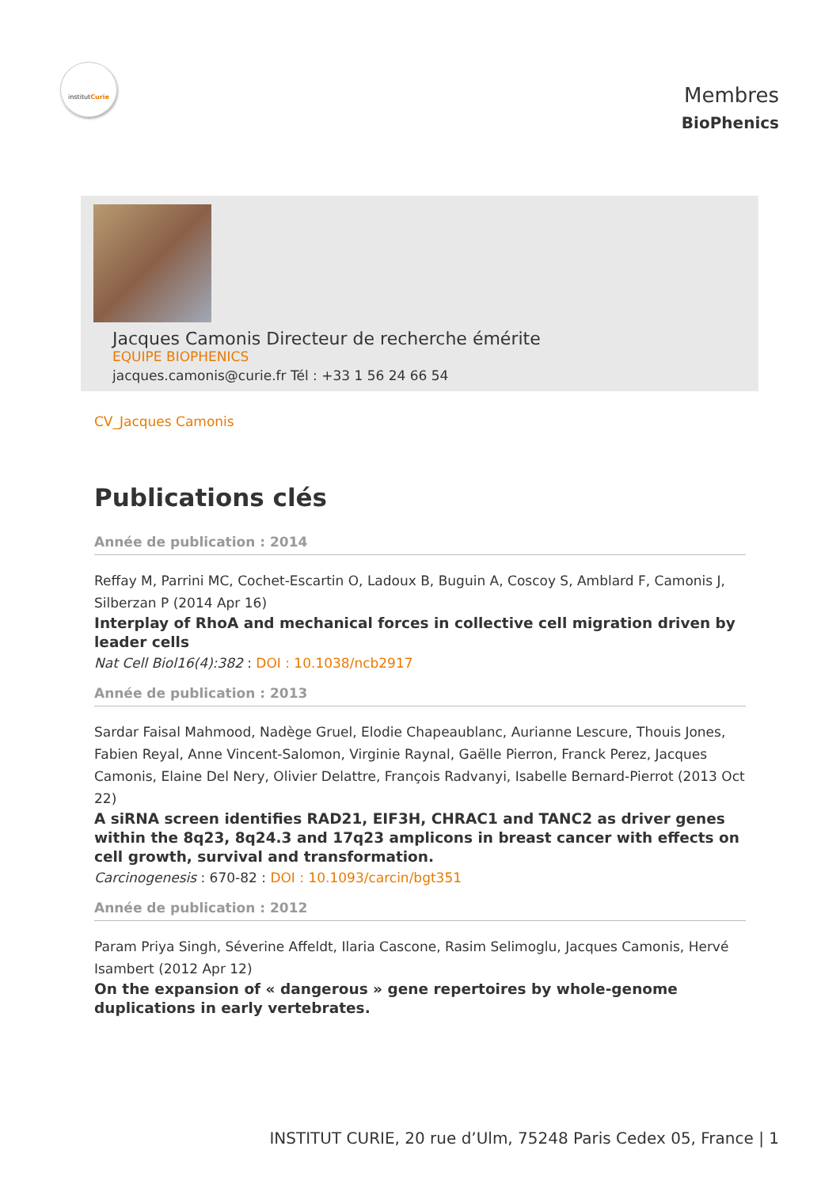institutCurie
Membres
BioPhenics
Jacques Camonis Directeur de recherche émérite
EQUIPE BIOPHENICS
jacques.camonis@curie.fr Tél : +33 1 56 24 66 54
CV_Jacques Camonis
Publications clés
Année de publication : 2014
Reffay M, Parrini MC, Cochet-Escartin O, Ladoux B, Buguin A, Coscoy S, Amblard F, Camonis J, Silberzan P (2014 Apr 16)
Interplay of RhoA and mechanical forces in collective cell migration driven by leader cells
Nat Cell Biol16(4):382 : DOI : 10.1038/ncb2917
Année de publication : 2013
Sardar Faisal Mahmood, Nadège Gruel, Elodie Chapeaublanc, Aurianne Lescure, Thouis Jones, Fabien Reyal, Anne Vincent-Salomon, Virginie Raynal, Gaëlle Pierron, Franck Perez, Jacques Camonis, Elaine Del Nery, Olivier Delattre, François Radvanyi, Isabelle Bernard-Pierrot (2013 Oct 22)
A siRNA screen identifies RAD21, EIF3H, CHRAC1 and TANC2 as driver genes within the 8q23, 8q24.3 and 17q23 amplicons in breast cancer with effects on cell growth, survival and transformation.
Carcinogenesis : 670-82 : DOI : 10.1093/carcin/bgt351
Année de publication : 2012
Param Priya Singh, Séverine Affeldt, Ilaria Cascone, Rasim Selimoglu, Jacques Camonis, Hervé Isambert (2012 Apr 12)
On the expansion of « dangerous » gene repertoires by whole-genome duplications in early vertebrates.
INSTITUT CURIE, 20 rue d’Ulm, 75248 Paris Cedex 05, France | 1